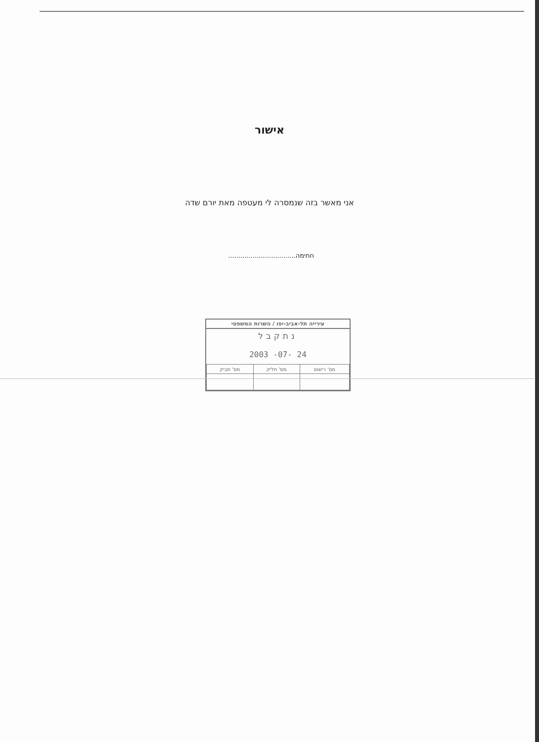אישור
אני מאשר בזה שנמסרה לי מעטפה מאת יורם שדה
חתימה.................................
עירייה תל-אביב-יפו / השרות המשפטי
נתקבל
24 -07- 2003
| מס' רישום | מס' תליק | מס' תביק |